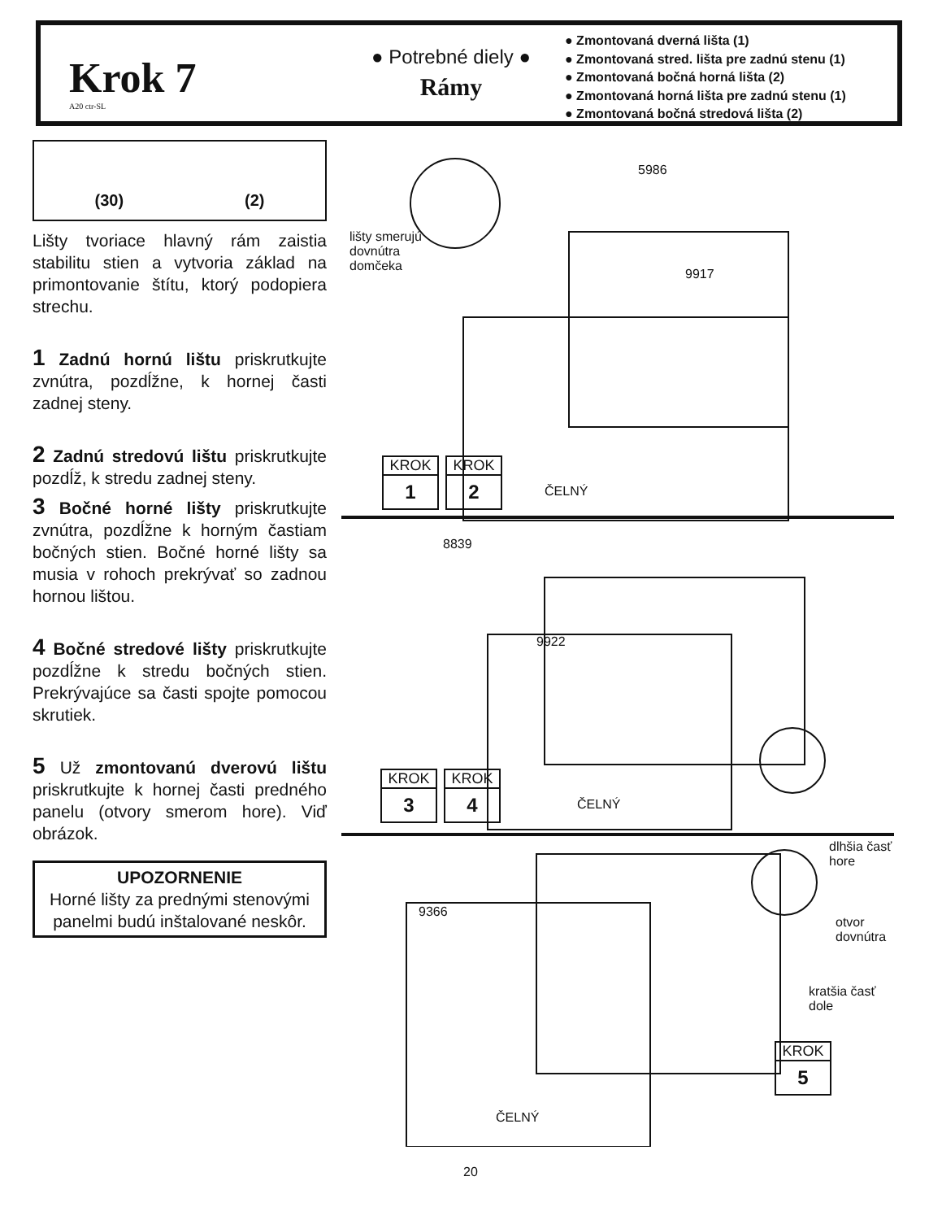Krok 7
A20 ctr-SL
● Potrebné diely ●
Rámy
● Zmontovaná dverná lišta (1)
● Zmontovaná stred. lišta pre zadnú stenu (1)
● Zmontovaná bočná horná lišta (2)
● Zmontovaná horná lišta pre zadnú stenu (1)
● Zmontovaná bočná stredová lišta (2)
(30) (2)
Lišty tvoriace hlavný rám zaistia stabilitu stien a vytvoria základ na primontovanie štítu, ktorý podopiera strechu.
1 Zadnú hornú lištu priskrutkujte zvnútra, pozdĺžne, k hornej časti zadnej steny.
2 Zadnú stredovú lištu priskrutkujte pozdĺž, k stredu zadnej steny.
3 Bočné horné lišty priskrutkujte zvnútra, pozdĺžne k horným častiam bočných stien. Bočné horné lišty sa musia v rohoch prekrývať so zadnou hornou lištou.
4 Bočné stredové lišty priskrutkujte pozdĺžne k stredu bočných stien. Prekrývajúce sa časti spojte pomocou skrutiek.
5 Už zmontovanú dverovú lištu priskrutkujte k hornej časti predného panelu (otvory smerom hore). Viď obrázok.
UPOZORNENIE
Horné lišty za prednými stenovými panelmi budú inštalované neskôr.
5986
lišty smerujú
dovnútra
domčeka
9917
KROK
1
KROK
2
ČELNÝ
8839
9922
KROK
3
KROK
4
ČELNÝ
dlhšia časť
hore
9366
otvor
dovnútra
kratšia časť
dole
KROK
5
ČELNÝ
20